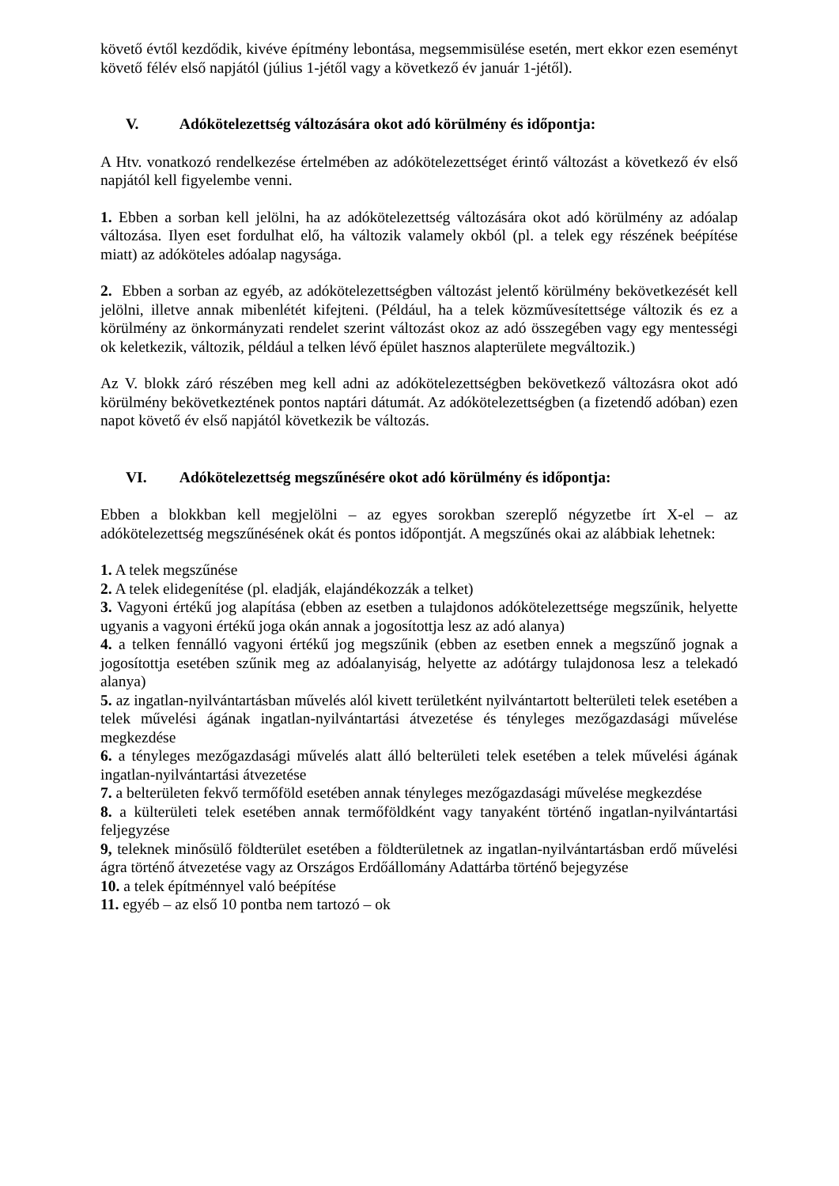követő évtől kezdődik, kivéve építmény lebontása, megsemmisülése esetén, mert ekkor ezen eseményt követő félév első napjától (július 1-jétől vagy a következő év január 1-jétől).
V. Adókötelezettség változására okot adó körülmény és időpontja:
A Htv. vonatkozó rendelkezése értelmében az adókötelezettséget érintő változást a következő év első napjától kell figyelembe venni.
1. Ebben a sorban kell jelölni, ha az adókötelezettség változására okot adó körülmény az adóalap változása. Ilyen eset fordulhat elő, ha változik valamely okból (pl. a telek egy részének beépítése miatt) az adóköteles adóalap nagysága.
2. Ebben a sorban az egyéb, az adókötelezettségben változást jelentő körülmény bekövetkezését kell jelölni, illetve annak mibenlétét kifejteni. (Például, ha a telek közművesítettsége változik és ez a körülmény az önkormányzati rendelet szerint változást okoz az adó összegében vagy egy mentességi ok keletkezik, változik, például a telken lévő épület hasznos alapterülete megváltozik.)
Az V. blokk záró részében meg kell adni az adókötelezettségben bekövetkező változásra okot adó körülmény bekövetkeztének pontos naptári dátumát. Az adókötelezettségben (a fizetendő adóban) ezen napot követő év első napjától következik be változás.
VI. Adókötelezettség megszűnésére okot adó körülmény és időpontja:
Ebben a blokkban kell megjelölni – az egyes sorokban szereplő négyzetbe írt X-el – az adókötelezettség megszűnésének okát és pontos időpontját. A megszűnés okai az alábbiak lehetnek:
1. A telek megszűnése
2. A telek elidegenítése (pl. eladják, elajándékozzák a telket)
3. Vagyoni értékű jog alapítása (ebben az esetben a tulajdonos adókötelezettsége megszűnik, helyette ugyanis a vagyoni értékű joga okán annak a jogosítottja lesz az adó alanya)
4. a telken fennálló vagyoni értékű jog megszűnik (ebben az esetben ennek a megszűnő jognak a jogosítottja esetében szűnik meg az adóalanyiság, helyette az adótárgy tulajdonosa lesz a telekadó alanya)
5. az ingatlan-nyilvántartásban művelés alól kivett területként nyilvántartott belterületi telek esetében a telek művelési ágának ingatlan-nyilvántartási átvezetése és tényleges mezőgazdasági művelése megkezdése
6. a tényleges mezőgazdasági művelés alatt álló belterületi telek esetében a telek művelési ágának ingatlan-nyilvántartási átvezetése
7. a belterületen fekvő termőföld esetében annak tényleges mezőgazdasági művelése megkezdése
8. a külterületi telek esetében annak termőföldként vagy tanyaként történő ingatlan-nyilvántartási feljegyzése
9, teleknek minősülő földterület esetében a földterületnek az ingatlan-nyilvántartásban erdő művelési ágra történő átvezetése vagy az Országos Erdőállomány Adattárba történő bejegyzése
10. a telek építménnyel való beépítése
11. egyéb – az első 10 pontba nem tartozó – ok